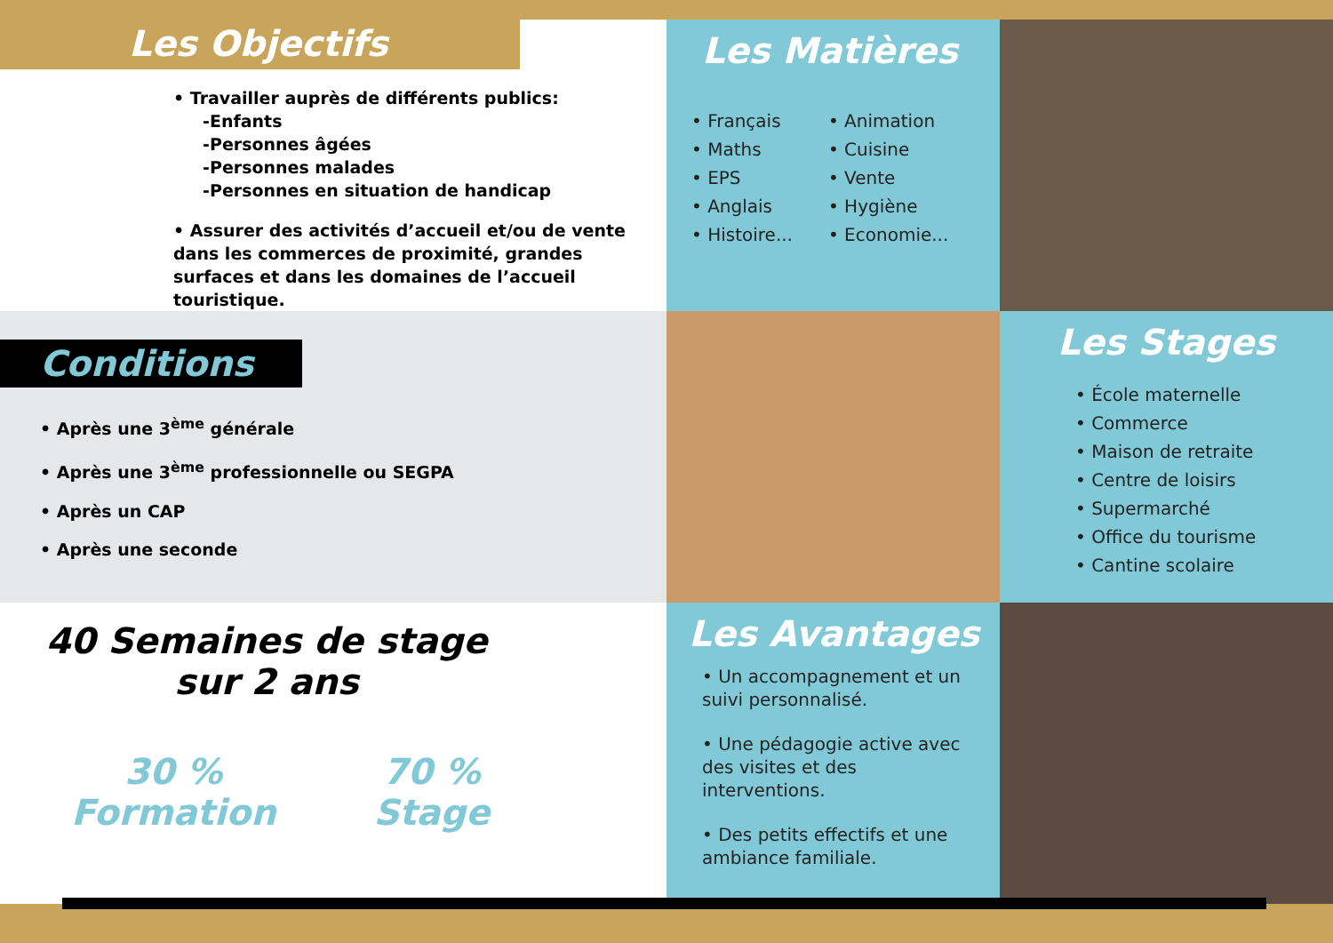Les Objectifs
• Travailler auprès de différents publics:
-Enfants
-Personnes âgées
-Personnes malades
-Personnes en situation de handicap
• Assurer des activités d’accueil et/ou de vente dans les commerces de proximité, grandes surfaces et dans les domaines de l’accueil touristique.
Les Matières
• Français
• Maths
• EPS
• Anglais
• Histoire...
• Animation
• Cuisine
• Vente
• Hygiène
• Economie...
Conditions
• Après une 3<sup>ème</sup> générale
• Après une 3<sup>ème</sup> professionnelle ou SEGPA
• Après un CAP
• Après une seconde
Les Stages
• École maternelle
• Commerce
• Maison de retraite
• Centre de loisirs
• Supermarché
• Office du tourisme
• Cantine scolaire
40 Semaines de stage
sur 2 ans
30 %
Formation
70 %
Stage
Les Avantages
• Un accompagnement et un suivi personnalisé.
• Une pédagogie active avec des visites et des interventions.
• Des petits effectifs et une ambiance familiale.